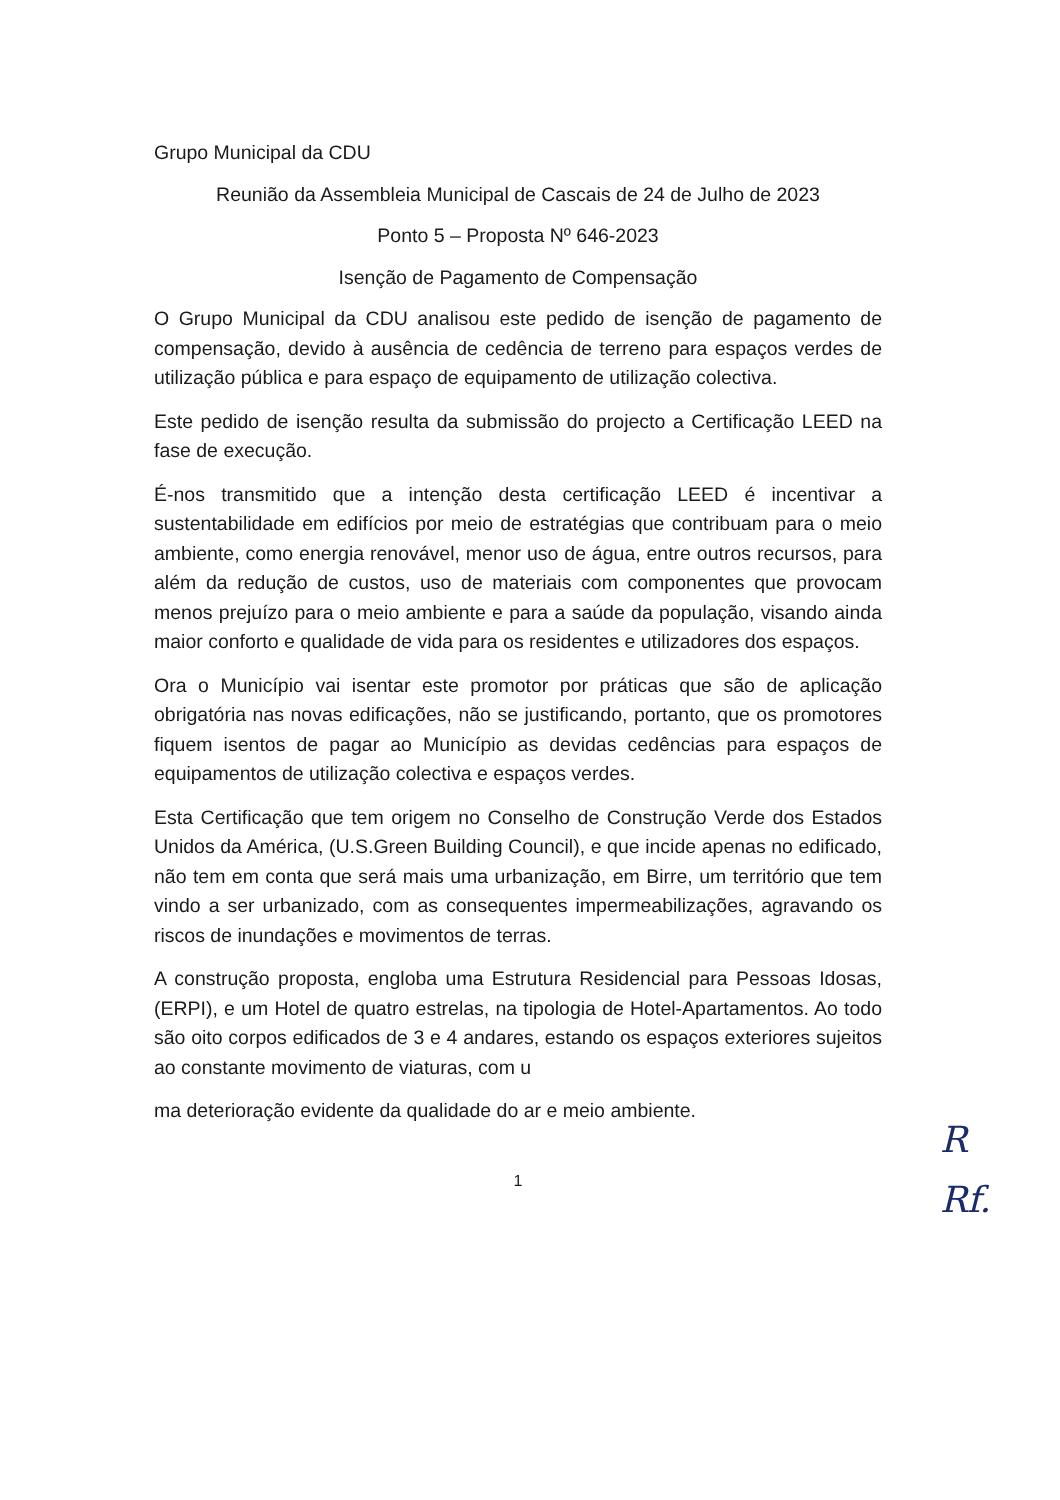Grupo Municipal da CDU
Reunião da Assembleia Municipal de Cascais de 24 de Julho de 2023
Ponto 5 – Proposta Nº 646-2023
Isenção de Pagamento de Compensação
O Grupo Municipal da CDU analisou este pedido de isenção de pagamento de compensação, devido à ausência de cedência de terreno para espaços verdes de utilização pública e para espaço de equipamento de utilização colectiva.
Este pedido de isenção resulta da submissão do projecto a Certificação LEED na fase de execução.
É-nos transmitido que a intenção desta certificação LEED é incentivar a sustentabilidade em edifícios por meio de estratégias que contribuam para o meio ambiente, como energia renovável, menor uso de água, entre outros recursos, para além da redução de custos, uso de materiais com componentes que provocam menos prejuízo para o meio ambiente e para a saúde da população, visando ainda maior conforto e qualidade de vida para os residentes e utilizadores dos espaços.
Ora o Município vai isentar este promotor por práticas que são de aplicação obrigatória nas novas edificações, não se justificando, portanto, que os promotores fiquem isentos de pagar ao Município as devidas cedências para espaços de equipamentos de utilização colectiva e espaços verdes.
Esta Certificação que tem origem no Conselho de Construção Verde dos Estados Unidos da América, (U.S.Green Building Council), e que incide apenas no edificado, não tem em conta que será mais uma urbanização, em Birre, um território que tem vindo a ser urbanizado, com as consequentes impermeabilizações, agravando os riscos de inundações e movimentos de terras.
A construção proposta, engloba uma Estrutura Residencial para Pessoas Idosas, (ERPI), e um Hotel de quatro estrelas, na tipologia de Hotel-Apartamentos. Ao todo são oito corpos edificados de 3 e 4 andares, estando os espaços exteriores sujeitos ao constante movimento de viaturas, com u
ma deterioração evidente da qualidade do ar e meio ambiente.
1
R
Rf.